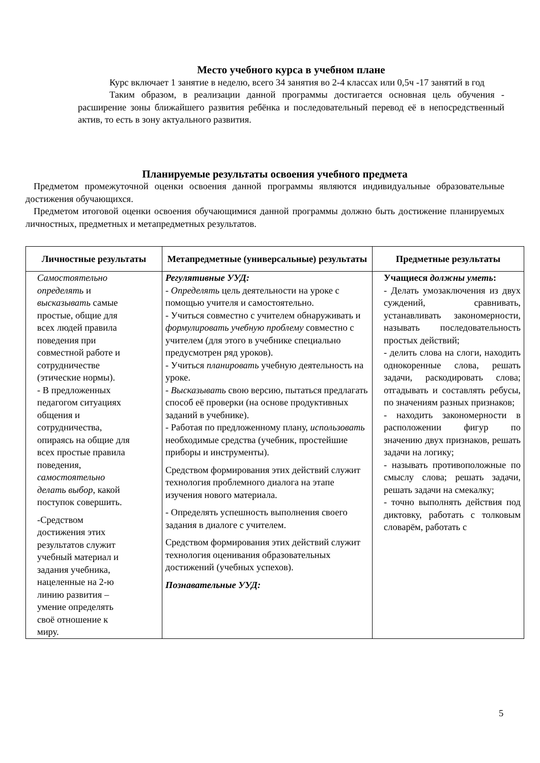Место учебного курса в учебном плане
Курс включает 1 занятие в неделю, всего 34 занятия во 2-4 классах или 0,5ч -17 занятий в год
Таким образом, в реализации данной программы достигается основная цель обучения - расширение зоны ближайшего развития ребёнка и последовательный перевод её в непосредственный актив, то есть в зону актуального развития.
Планируемые результаты освоения учебного предмета
Предметом промежуточной оценки освоения данной программы являются индивидуальные образовательные достижения обучающихся.
Предметом итоговой оценки освоения обучающимися данной программы должно быть достижение планируемых личностных, предметных и метапредметных результатов.
| Личностные результаты | Метапредметные (универсальные) результаты | Предметные результаты |
| --- | --- | --- |
| Самостоятельно определять и высказывать самые простые, общие для всех людей правила поведения при совместной работе и сотрудничестве (этические нормы). - В предложенных педагогом ситуациях общения и сотрудничества, опираясь на общие для всех простые правила поведения, самостоятельно делать выбор , какой поступок совершить. -Средством достижения этих результатов служит учебный материал и задания учебника, нацеленные на 2-ю линию развития – умение определять своё отношение к миру. | Регулятивные УУД: - Определять цель деятельности на уроке с помощью учителя и самостоятельно. - Учиться совместно с учителем обнаруживать и формулировать учебную проблему совместно с учителем (для этого в учебнике специально предусмотрен ряд уроков). - Учиться планировать учебную деятельность на уроке. - Высказывать свою версию, пытаться предлагать способ её проверки (на основе продуктивных заданий в учебнике). - Работая по предложенному плану, использовать необходимые средства (учебник, простейшие приборы и инструменты). Средством формирования этих действий служит технология проблемного диалога на этапе изучения нового материала. - Определять успешность выполнения своего задания в диалоге с учителем. Средством формирования этих действий служит технология оценивания образовательных достижений (учебных успехов). Познавательные УУД: | Учащиеся должны уметь : - Делать умозаключения из двух суждений, сравнивать, устанавливать закономерности, называть последовательность простых действий; - делить слова на слоги, находить однокоренные слова, решать задачи, раскодировать слова; отгадывать и составлять ребусы, по значениям разных признаков; - находить закономерности в расположении фигур по значению двух признаков, решать задачи на логику; - называть противоположные по смыслу слова; решать задачи, решать задачи на смекалку; - точно выполнять действия под диктовку, работать с толковым словарём, работать с |
5